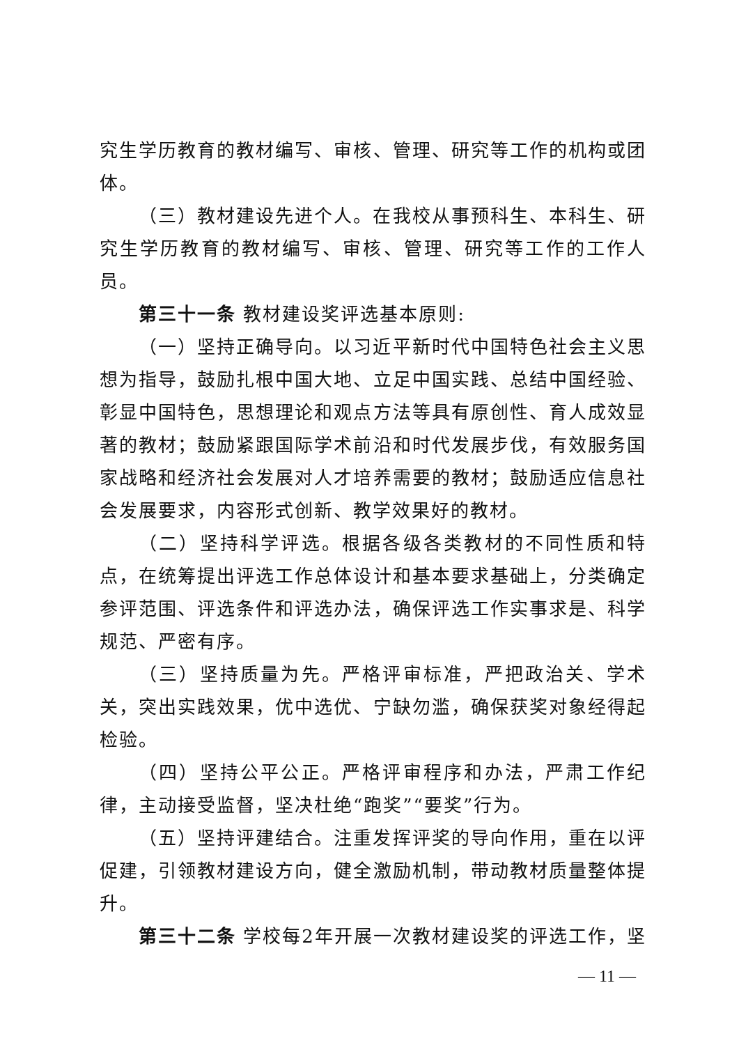究生学历教育的教材编写、审核、管理、研究等工作的机构或团体。
（三）教材建设先进个人。在我校从事预科生、本科生、研究生学历教育的教材编写、审核、管理、研究等工作的工作人员。
第三十一条 教材建设奖评选基本原则:
（一）坚持正确导向。以习近平新时代中国特色社会主义思想为指导，鼓励扎根中国大地、立足中国实践、总结中国经验、彰显中国特色，思想理论和观点方法等具有原创性、育人成效显著的教材；鼓励紧跟国际学术前沿和时代发展步伐，有效服务国家战略和经济社会发展对人才培养需要的教材；鼓励适应信息社会发展要求，内容形式创新、教学效果好的教材。
（二）坚持科学评选。根据各级各类教材的不同性质和特点，在统筹提出评选工作总体设计和基本要求基础上，分类确定参评范围、评选条件和评选办法，确保评选工作实事求是、科学规范、严密有序。
（三）坚持质量为先。严格评审标准，严把政治关、学术关，突出实践效果，优中选优、宁缺勿滥，确保获奖对象经得起检验。
（四）坚持公平公正。严格评审程序和办法，严肃工作纪律，主动接受监督，坚决杜绝“跑奖”“要奖”行为。
（五）坚持评建结合。注重发挥评奖的导向作用，重在以评促建，引领教材建设方向，健全激励机制，带动教材质量整体提升。
第三十二条 学校每2年开展一次教材建设奖的评选工作，坚
— 11 —